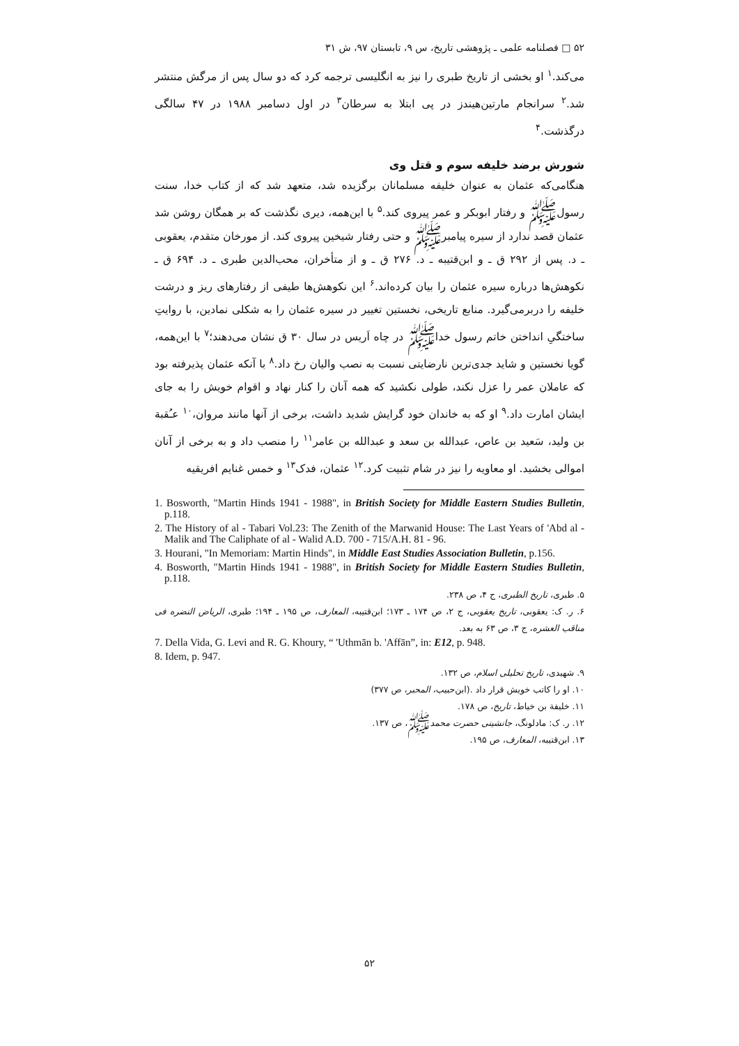۵۲ □ فصلنامه علمی ـ پژوهشی تاریخ، س ۹، تابستان ۹۷، ش ۳۱
می‌کند.<sup>۱</sup> او بخشی از تاریخ طبری را نیز به انگلیسی ترجمه کرد که دو سال پس از مرگش منتشر شد.<sup>۲</sup> سرانجام مارتین‌هیندز در پی ابتلا به سرطان<sup>۳</sup> در اول دسامبر ۱۹۸۸ در ۴۷ سالگی درگذشت.<sup>۴</sup>
شورش برضد خلیفه سوم و قتل وی
هنگامی‌که عثمان به عنوان خلیفه مسلمانان برگزیده شد، متعهد شد که از کتاب خدا، سنت رسول‌ﷺ و رفتار ابوبکر و عمر پیروی کند.<sup>۵</sup> با این‌همه، دیری نگذشت که بر همگان روشن شد عثمان قصد ندارد از سیره پیامبرﷺ و حتی رفتار شیخین پیروی کند. از مورخان متقدم، یعقوبی ـ د. پس از ۲۹۲ ق ـ و ابن‌قتیبه ـ د. ۲۷۶ ق ـ و از متأخران، محب‌الدین طبری ـ د. ۶۹۴ ق ـ نکوهش‌ها درباره سیره عثمان را بیان کرده‌اند.<sup>۶</sup> این نکوهش‌ها طیفی از رفتارهای ریز و درشت خلیفه را دربرمی‌گیرد. منابع تاریخی، نخستین تغییر در سیره عثمان را به شکلی نمادین، با روایتِ ساختگیِ انداختن خاتم رسول خداﷺ در چاه اَریس در سال ۳۰ ق نشان می‌دهند؛<sup>۷</sup> با این‌همه، گویا نخستین و شاید جدی‌ترین نارضایتی نسبت به نصب والیان رخ داد.<sup>۸</sup> با آنکه عثمان پذیرفته بود که عاملان عمر را عزل نکند، طولی نکشید که همه آنان را کنار نهاد و اقوام خویش را به جای ایشان امارت داد.<sup>۹</sup> او که به خاندان خود گرایش شدید داشت، برخی از آنها مانند مروان،<sup>۱۰</sup> عـُقبة بن ولید، سَعید بن عاص، عبدالله بن سعد و عبدالله بن عامر<sup>۱۱</sup> را منصب داد و به برخی از آنان اموالی بخشید. او معاویه را نیز در شام تثبیت کرد.<sup>۱۲</sup> عثمان، فدک<sup>۱۳</sup> و خمس غنایم افریقیه
1. Bosworth, "Martin Hinds 1941 - 1988", in British Society for Middle Eastern Studies Bulletin, p.118.
2. The History of al - Tabari Vol.23: The Zenith of the Marwanid House: The Last Years of 'Abd al - Malik and The Caliphate of al - Walid A.D. 700 - 715/A.H. 81 - 96.
3. Hourani, "In Memoriam: Martin Hinds", in Middle East Studies Association Bulletin, p.156.
4. Bosworth, "Martin Hinds 1941 - 1988", in British Society for Middle Eastern Studies Bulletin, p.118.
۵. طبری، تاریخ الطبری، ج ۴، ص ۲۳۸.
۶. ر. ک: یعقوبی، تاریخ یعقوبی، ج ۲، ص ۱۷۴ ـ ۱۷۳؛ ابن‌قتیبه، المعارف، ص ۱۹۵ ـ ۱۹۴؛ طبری، الریاض النضره فی مناقب العشره، ج ۳، ص ۶۳ به بعد.
7. Della Vida, G. Levi and R. G. Khoury, “ 'Uthmān b. 'Affān”, in: E12, p. 948.
8. Idem, p. 947.
۹. شهیدی، تاریخ تحلیلی اسلام، ص ۱۳۲.
۱۰. او را کاتب خویش قرار داد .(ابن‌حبیب، المحبر، ص ۳۷۷)
۱۱. خلیفة بن خیاط، تاریخ، ص ۱۷۸.
۱۲. ر. ک: مادلونگ، جانشینی حضرت محمدﷺ، ص ۱۳۷.
۱۳. ابن‌قتیبه، المعارف، ص ۱۹۵.
۵۲